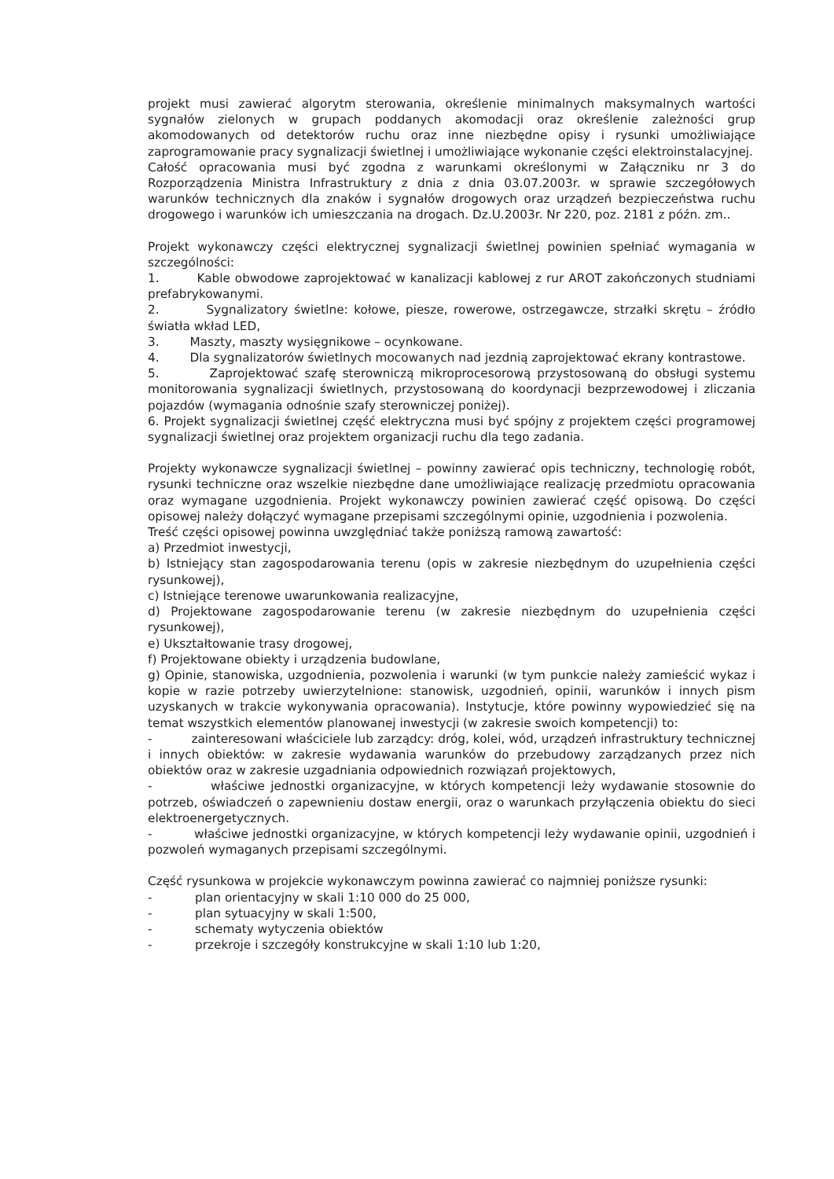projekt musi zawierać algorytm sterowania, określenie minimalnych maksymalnych wartości sygnałów zielonych w grupach poddanych akomodacji oraz określenie zależności grup akomodowanych od detektorów ruchu oraz inne niezbędne opisy i rysunki umożliwiające zaprogramowanie pracy sygnalizacji świetlnej i umożliwiające wykonanie części elektroinstalacyjnej.
Całość opracowania musi być zgodna z warunkami określonymi w Załączniku nr 3 do Rozporządzenia Ministra Infrastruktury z dnia z dnia 03.07.2003r. w sprawie szczegółowych warunków technicznych dla znaków i sygnałów drogowych oraz urządzeń bezpieczeństwa ruchu drogowego i warunków ich umieszczania na drogach. Dz.U.2003r. Nr 220, poz. 2181 z późn. zm..
Projekt wykonawczy części elektrycznej sygnalizacji świetlnej powinien spełniać wymagania w szczególności:
1. Kable obwodowe zaprojektować w kanalizacji kablowej z rur AROT zakończonych studniami prefabrykowanymi.
2. Sygnalizatory świetlne: kołowe, piesze, rowerowe, ostrzegawcze, strzałki skrętu – źródło światła wkład LED,
3. Maszty, maszty wysięgnikowe – ocynkowane.
4. Dla sygnalizatorów świetlnych mocowanych nad jezdnią zaprojektować ekrany kontrastowe.
5. Zaprojektować szafę sterowniczą mikroprocesorową przystosowaną do obsługi systemu monitorowania sygnalizacji świetlnych, przystosowaną do koordynacji bezprzewodowej i zliczania pojazdów (wymagania odnośnie szafy sterowniczej poniżej).
6. Projekt sygnalizacji świetlnej część elektryczna musi być spójny z projektem części programowej sygnalizacji świetlnej oraz projektem organizacji ruchu dla tego zadania.
Projekty wykonawcze sygnalizacji świetlnej – powinny zawierać opis techniczny, technologię robót, rysunki techniczne oraz wszelkie niezbędne dane umożliwiające realizację przedmiotu opracowania oraz wymagane uzgodnienia. Projekt wykonawczy powinien zawierać część opisową. Do części opisowej należy dołączyć wymagane przepisami szczególnymi opinie, uzgodnienia i pozwolenia.
Treść części opisowej powinna uwzględniać także poniższą ramową zawartość:
a) Przedmiot inwestycji,
b) Istniejący stan zagospodarowania terenu (opis w zakresie niezbędnym do uzupełnienia części rysunkowej),
c) Istniejące terenowe uwarunkowania realizacyjne,
d) Projektowane zagospodarowanie terenu (w zakresie niezbędnym do uzupełnienia części rysunkowej),
e) Ukształtowanie trasy drogowej,
f) Projektowane obiekty i urządzenia budowlane,
g) Opinie, stanowiska, uzgodnienia, pozwolenia i warunki (w tym punkcie należy zamieścić wykaz i kopie w razie potrzeby uwierzytelnione: stanowisk, uzgodnień, opinii, warunków i innych pism uzyskanych w trakcie wykonywania opracowania). Instytucje, które powinny wypowiedzieć się na temat wszystkich elementów planowanej inwestycji (w zakresie swoich kompetencji) to:
- zainteresowani właściciele lub zarządcy: dróg, kolei, wód, urządzeń infrastruktury technicznej i innych obiektów: w zakresie wydawania warunków do przebudowy zarządzanych przez nich obiektów oraz w zakresie uzgadniania odpowiednich rozwiązań projektowych,
- właściwe jednostki organizacyjne, w których kompetencji leży wydawanie stosownie do potrzeb, oświadczeń o zapewnieniu dostaw energii, oraz o warunkach przyłączenia obiektu do sieci elektroenergetycznych.
- właściwe jednostki organizacyjne, w których kompetencji leży wydawanie opinii, uzgodnień i pozwoleń wymaganych przepisami szczególnymi.
Część rysunkowa w projekcie wykonawczym powinna zawierać co najmniej poniższe rysunki:
- plan orientacyjny w skali 1:10 000 do 25 000,
- plan sytuacyjny w skali 1:500,
- schematy wytyczenia obiektów
- przekroje i szczegóły konstrukcyjne w skali 1:10 lub 1:20,